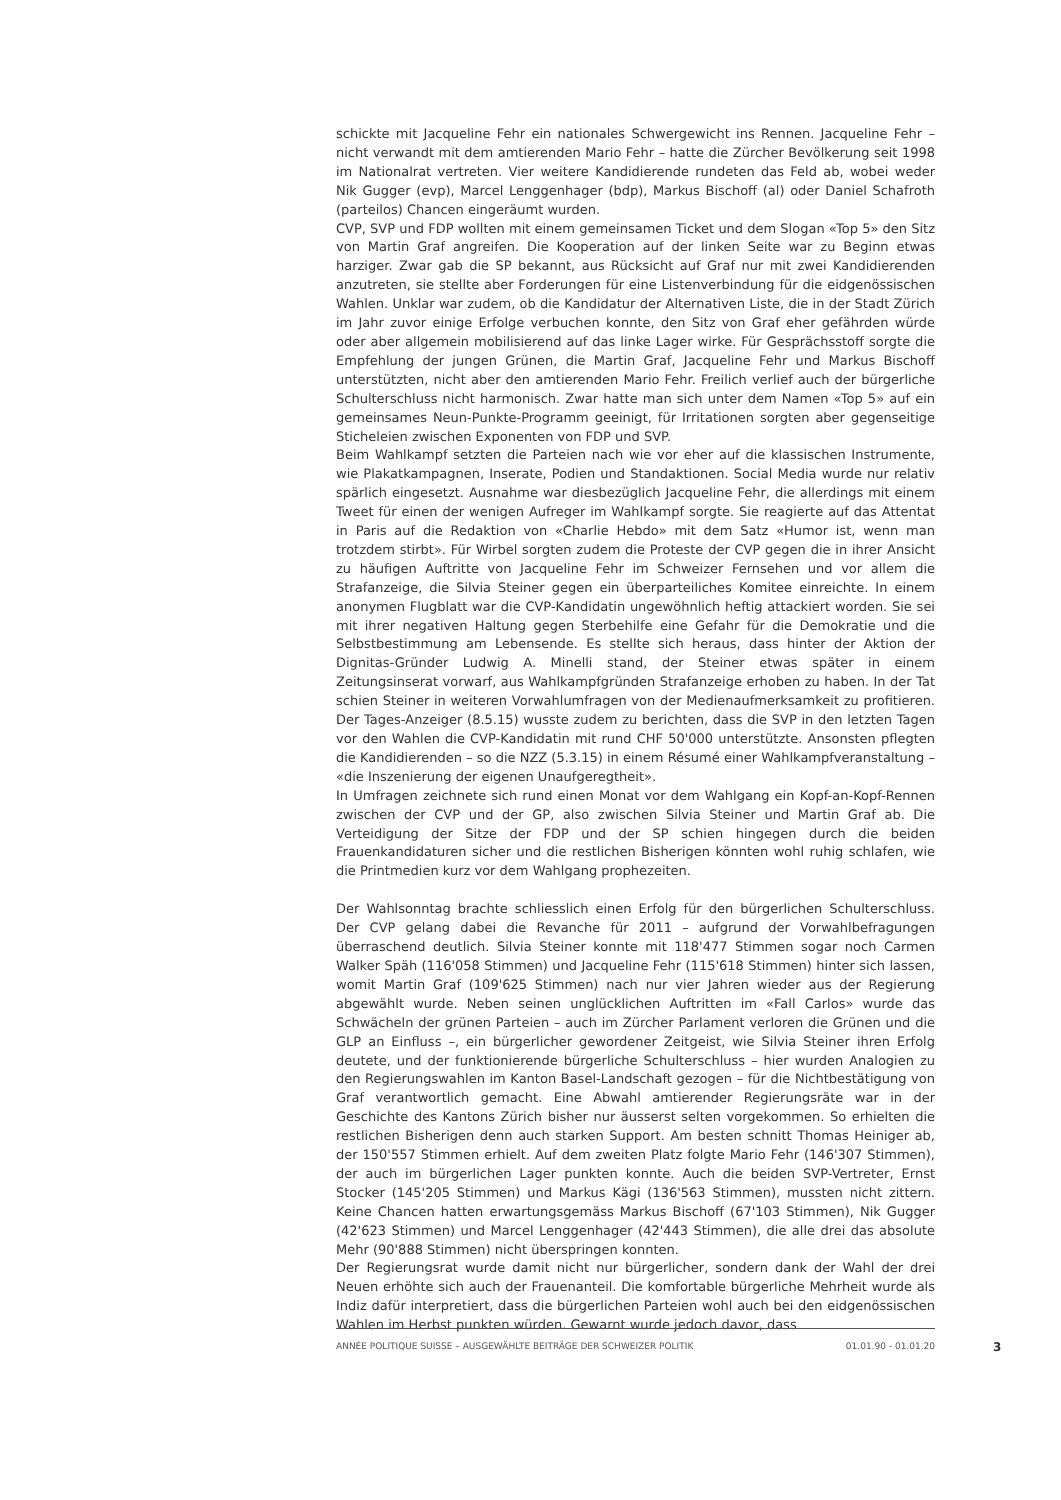schickte mit Jacqueline Fehr ein nationales Schwergewicht ins Rennen. Jacqueline Fehr – nicht verwandt mit dem amtierenden Mario Fehr – hatte die Zürcher Bevölkerung seit 1998 im Nationalrat vertreten. Vier weitere Kandidierende rundeten das Feld ab, wobei weder Nik Gugger (evp), Marcel Lenggenhager (bdp), Markus Bischoff (al) oder Daniel Schafroth (parteilos) Chancen eingeräumt wurden.
CVP, SVP und FDP wollten mit einem gemeinsamen Ticket und dem Slogan «Top 5» den Sitz von Martin Graf angreifen. Die Kooperation auf der linken Seite war zu Beginn etwas harziger. Zwar gab die SP bekannt, aus Rücksicht auf Graf nur mit zwei Kandidierenden anzutreten, sie stellte aber Forderungen für eine Listenverbindung für die eidgenössischen Wahlen. Unklar war zudem, ob die Kandidatur der Alternativen Liste, die in der Stadt Zürich im Jahr zuvor einige Erfolge verbuchen konnte, den Sitz von Graf eher gefährden würde oder aber allgemein mobilisierend auf das linke Lager wirke. Für Gesprächsstoff sorgte die Empfehlung der jungen Grünen, die Martin Graf, Jacqueline Fehr und Markus Bischoff unterstützten, nicht aber den amtierenden Mario Fehr. Freilich verlief auch der bürgerliche Schulterschluss nicht harmonisch. Zwar hatte man sich unter dem Namen «Top 5» auf ein gemeinsames Neun-Punkte-Programm geeinigt, für Irritationen sorgten aber gegenseitige Sticheleien zwischen Exponenten von FDP und SVP.
Beim Wahlkampf setzten die Parteien nach wie vor eher auf die klassischen Instrumente, wie Plakatkampagnen, Inserate, Podien und Standaktionen. Social Media wurde nur relativ spärlich eingesetzt. Ausnahme war diesbezüglich Jacqueline Fehr, die allerdings mit einem Tweet für einen der wenigen Aufreger im Wahlkampf sorgte. Sie reagierte auf das Attentat in Paris auf die Redaktion von «Charlie Hebdo» mit dem Satz «Humor ist, wenn man trotzdem stirbt». Für Wirbel sorgten zudem die Proteste der CVP gegen die in ihrer Ansicht zu häufigen Auftritte von Jacqueline Fehr im Schweizer Fernsehen und vor allem die Strafanzeige, die Silvia Steiner gegen ein überparteiliches Komitee einreichte. In einem anonymen Flugblatt war die CVP-Kandidatin ungewöhnlich heftig attackiert worden. Sie sei mit ihrer negativen Haltung gegen Sterbehilfe eine Gefahr für die Demokratie und die Selbstbestimmung am Lebensende. Es stellte sich heraus, dass hinter der Aktion der Dignitas-Gründer Ludwig A. Minelli stand, der Steiner etwas später in einem Zeitungsinserat vorwarf, aus Wahlkampfgründen Strafanzeige erhoben zu haben. In der Tat schien Steiner in weiteren Vorwahlumfragen von der Medienaufmerksamkeit zu profitieren. Der Tages-Anzeiger (8.5.15) wusste zudem zu berichten, dass die SVP in den letzten Tagen vor den Wahlen die CVP-Kandidatin mit rund CHF 50'000 unterstützte. Ansonsten pflegten die Kandidierenden – so die NZZ (5.3.15) in einem Résumé einer Wahlkampfveranstaltung – «die Inszenierung der eigenen Unaufgeregtheit».
In Umfragen zeichnete sich rund einen Monat vor dem Wahlgang ein Kopf-an-Kopf-Rennen zwischen der CVP und der GP, also zwischen Silvia Steiner und Martin Graf ab. Die Verteidigung der Sitze der FDP und der SP schien hingegen durch die beiden Frauenkandidaturen sicher und die restlichen Bisherigen könnten wohl ruhig schlafen, wie die Printmedien kurz vor dem Wahlgang prophezeiten.
Der Wahlsonntag brachte schliesslich einen Erfolg für den bürgerlichen Schulterschluss. Der CVP gelang dabei die Revanche für 2011 – aufgrund der Vorwahlbefragungen überraschend deutlich. Silvia Steiner konnte mit 118'477 Stimmen sogar noch Carmen Walker Späh (116'058 Stimmen) und Jacqueline Fehr (115'618 Stimmen) hinter sich lassen, womit Martin Graf (109'625 Stimmen) nach nur vier Jahren wieder aus der Regierung abgewählt wurde. Neben seinen unglücklichen Auftritten im «Fall Carlos» wurde das Schwächeln der grünen Parteien – auch im Zürcher Parlament verloren die Grünen und die GLP an Einfluss –, ein bürgerlicher gewordener Zeitgeist, wie Silvia Steiner ihren Erfolg deutete, und der funktionierende bürgerliche Schulterschluss – hier wurden Analogien zu den Regierungswahlen im Kanton Basel-Landschaft gezogen – für die Nichtbestätigung von Graf verantwortlich gemacht. Eine Abwahl amtierender Regierungsräte war in der Geschichte des Kantons Zürich bisher nur äusserst selten vorgekommen. So erhielten die restlichen Bisherigen denn auch starken Support. Am besten schnitt Thomas Heiniger ab, der 150'557 Stimmen erhielt. Auf dem zweiten Platz folgte Mario Fehr (146'307 Stimmen), der auch im bürgerlichen Lager punkten konnte. Auch die beiden SVP-Vertreter, Ernst Stocker (145'205 Stimmen) und Markus Kägi (136'563 Stimmen), mussten nicht zittern. Keine Chancen hatten erwartungsgemäss Markus Bischoff (67'103 Stimmen), Nik Gugger (42'623 Stimmen) und Marcel Lenggenhager (42'443 Stimmen), die alle drei das absolute Mehr (90'888 Stimmen) nicht überspringen konnten.
Der Regierungsrat wurde damit nicht nur bürgerlicher, sondern dank der Wahl der drei Neuen erhöhte sich auch der Frauenanteil. Die komfortable bürgerliche Mehrheit wurde als Indiz dafür interpretiert, dass die bürgerlichen Parteien wohl auch bei den eidgenössischen Wahlen im Herbst punkten würden. Gewarnt wurde jedoch davor, dass
ANNÉE POLITIQUE SUISSE – AUSGEWÄHLTE BEITRÄGE DER SCHWEIZER POLITIK 01.01.90 - 01.01.20
3